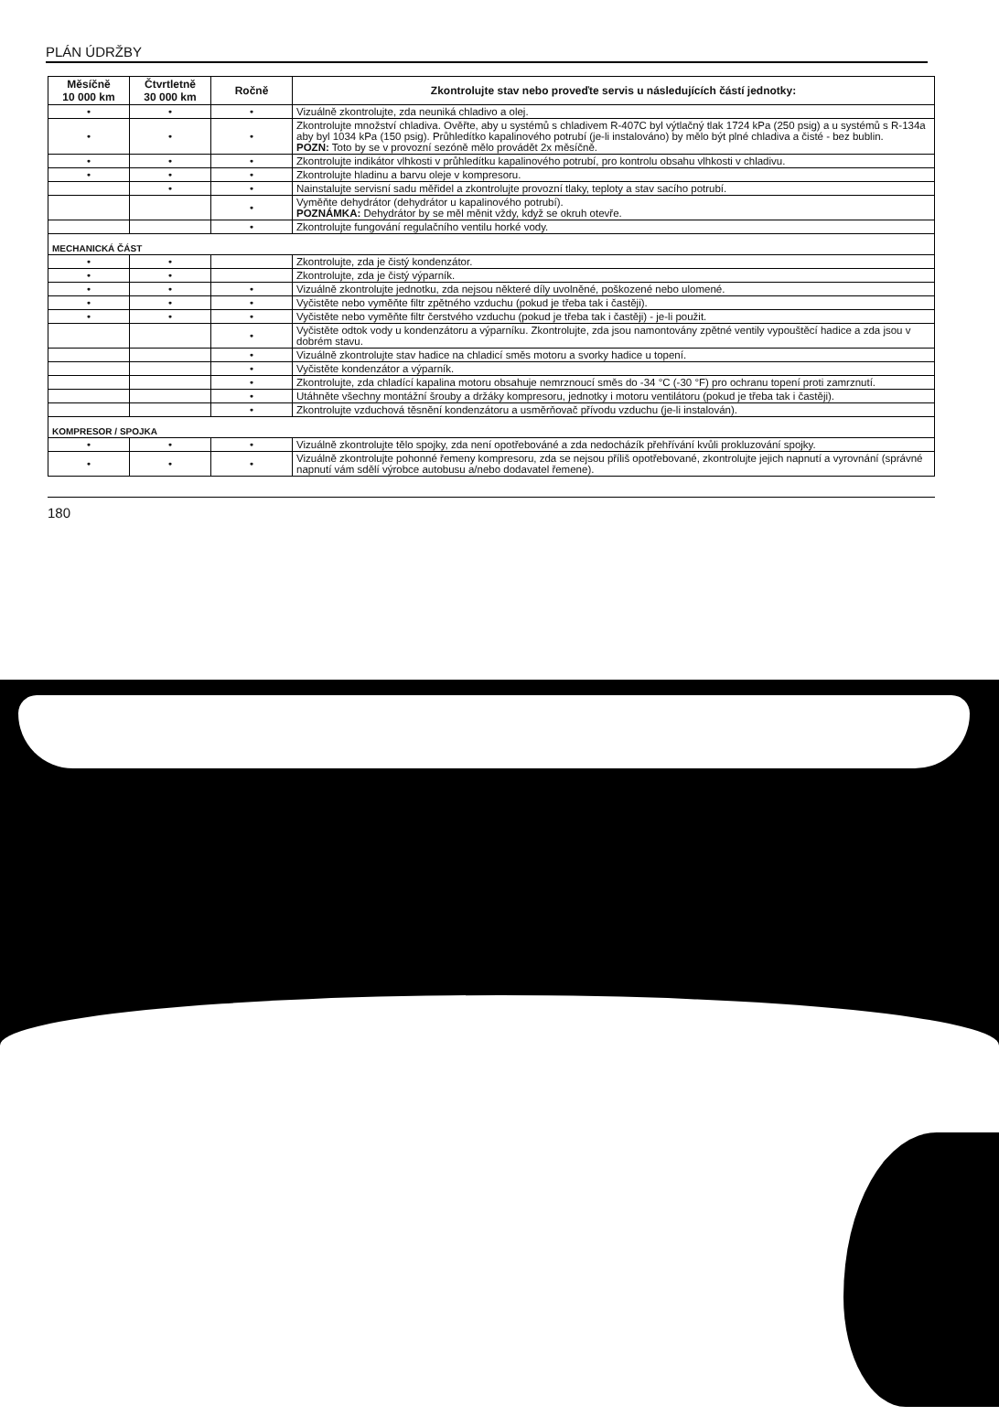PLÁN ÚDRŽBY
| Měsíčně 10 000 km | Čtvrtletně 30 000 km | Ročně | Zkontrolujte stav nebo proveďte servis u následujících částí jednotky: |
| --- | --- | --- | --- |
| • | • | • | Vizuálně zkontrolujte, zda neuniká chladivo a olej. |
| • | • | • | Zkontrolujte množství chladiva. Ověřte, aby u systémů s chladivem R-407C byl výtlačný tlak 1724 kPa (250 psig) a u systémů s R-134a aby byl 1034 kPa (150 psig). Průhledítko kapalinového potrubí (je-li instalováno) by mělo být plné chladiva a čisté - bez bublin. POZN: Toto by se v provozní sezóně mělo provádět 2x měsíčně. |
| • | • | • | Zkontrolujte indikátor vlhkosti v průhledítku kapalinového potrubí, pro kontrolu obsahu vlhkosti v chladivu. |
| • | • | • | Zkontrolujte hladinu a barvu oleje v kompresoru. |
| | • | • | Nainstalujte servisní sadu měřidel a zkontrolujte provozní tlaky, teploty a stav sacího potrubí. |
| | | • | Vyměňte dehydrátor (dehydrátor u kapalinového potrubí). POZNÁMKA: Dehydrátor by se měl měnit vždy, když se okruh otevře. |
| | | • | Zkontrolujte fungování regulačního ventilu horké vody. |
| MECHANICKÁ ČÁST | | | |
| • | • | | Zkontrolujte, zda je čistý kondenzátor. |
| • | • | | Zkontrolujte, zda je čistý výparník. |
| • | • | • | Vizuálně zkontrolujte jednotku, zda nejsou některé díly uvolněné, poškozené nebo ulomené. |
| • | • | • | Vyčistěte nebo vyměňte filtr zpětného vzduchu (pokud je třeba tak i častěji). |
| • | • | • | Vyčistěte nebo vyměňte filtr čerstvého vzduchu (pokud je třeba tak i častěji) - je-li použit. |
| | | • | Vyčistěte odtok vody u kondenzátoru a výparníku. Zkontrolujte, zda jsou namontovány zpětné ventily vypouštěcí hadice a zda jsou v dobrém stavu. |
| | | • | Vizuálně zkontrolujte stav hadice na chladicí směs motoru a svorky hadice u topení. |
| | | • | Vyčistěte kondenzátor a výparník. |
| | | • | Zkontrolujte, zda chladící kapalina motoru obsahuje nemrznoucí směs do -34 °C (-30 °F) pro ochranu topení proti zamrznutí. |
| | | • | Utáhněte všechny montážní šrouby a držáky kompresoru, jednotky i motoru ventilátoru (pokud je třeba tak i častěji). |
| | | • | Zkontrolujte vzduchová těsnění kondenzátoru a usměrňovač přívodu vzduchu (je-li instalován). |
| KOMPRESOR / SPOJKA | | | |
| • | • | • | Vizuálně zkontrolujte tělo spojky, zda není opotřebováné a zda nedocházík přehřívání kvůli prokluzování spojky. |
| • | • | • | Vizuálně zkontrolujte pohonné řemeny kompresoru, zda se nejsou příliš opotřebované, zkontrolujte jejich napnutí a vyrovnání (správné napnutí vám sdělí výrobce autobusu a/nebo dodavatel řemene). |
180